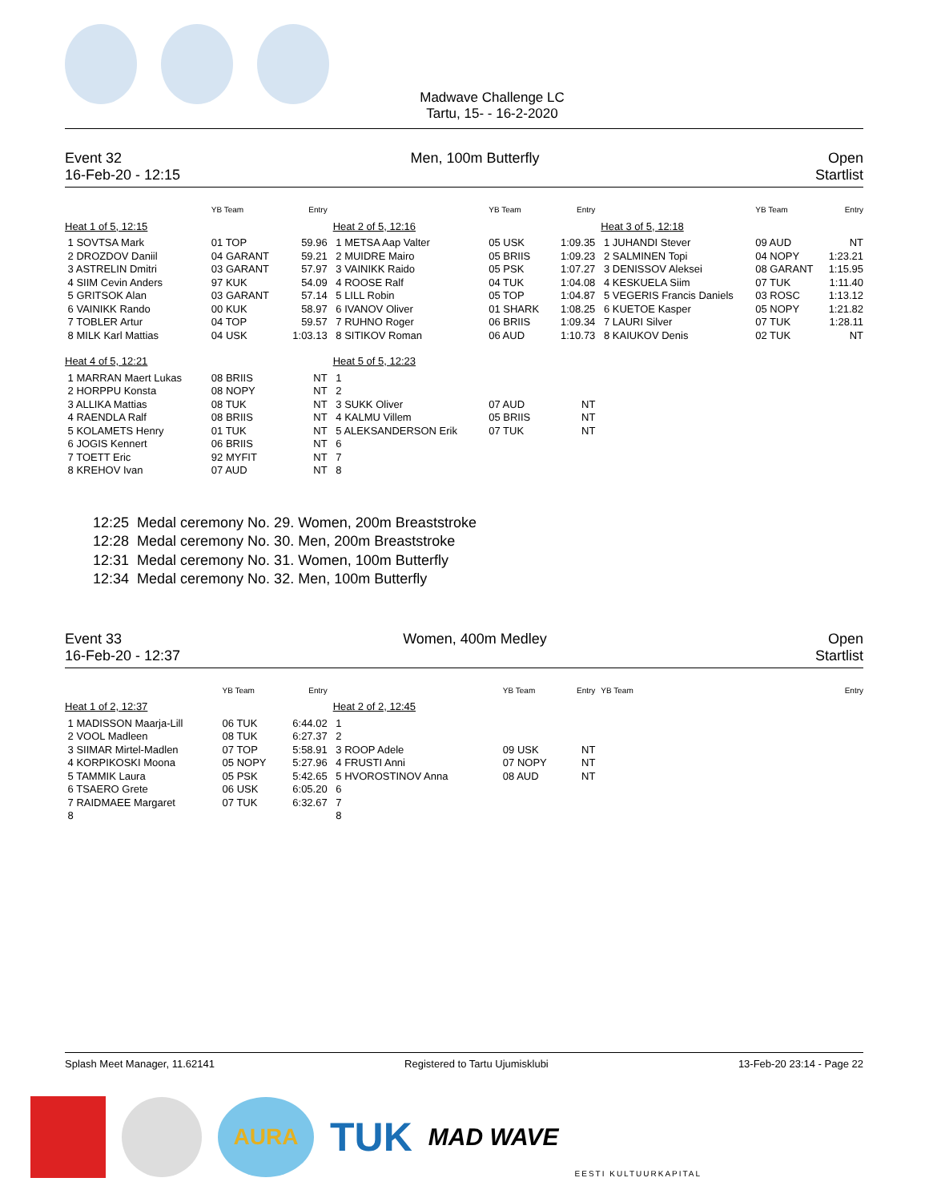Madwave Challenge LC
Tartu, 15- - 16-2-2020
Event 32 Men, 100m Butterfly Open
16-Feb-20 - 12:15 Startlist
| | YB Team | Entry |
| --- | --- | --- |
| Heat 1 of 5, 12:15 | | |
| 1 SOVTSA Mark | 01 TOP | 59.96 |
| 2 DROZDOV Daniil | 04 GARANT | 59.21 |
| 3 ASTRELIN Dmitri | 03 GARANT | 57.97 |
| 4 SIIM Cevin Anders | 97 KUK | 54.09 |
| 5 GRITSOK Alan | 03 GARANT | 57.14 |
| 6 VAINIKK Rando | 00 KUK | 58.97 |
| 7 TOBLER Artur | 04 TOP | 59.57 |
| 8 MILK Karl Mattias | 04 USK | 1:03.13 |
| Heat 4 of 5, 12:21 | | |
| 1 MARRAN Maert Lukas | 08 BRIIS | NT |
| 2 HORPPU Konsta | 08 NOPY | NT |
| 3 ALLIKA Mattias | 08 TUK | NT |
| 4 RAENDLA Ralf | 08 BRIIS | NT |
| 5 KOLAMETS Henry | 01 TUK | NT |
| 6 JOGIS Kennert | 06 BRIIS | NT |
| 7 TOETT Eric | 92 MYFIT | NT |
| 8 KREHOV Ivan | 07 AUD | NT |
| | YB Team | Entry |
| --- | --- | --- |
| Heat 2 of 5, 12:16 | | |
| 1 METSA Aap Valter | 05 USK | 1:09.35 |
| 2 MUIDRE Mairo | 05 BRIIS | 1:09.23 |
| 3 VAINIKK Raido | 05 PSK | 1:07.27 |
| 4 ROOSE Ralf | 04 TUK | 1:04.08 |
| 5 LILL Robin | 05 TOP | 1:04.87 |
| 6 IVANOV Oliver | 01 SHARK | 1:08.25 |
| 7 RUHNO Roger | 06 BRIIS | 1:09.34 |
| 8 SITIKOV Roman | 06 AUD | 1:10.73 |
| Heat 5 of 5, 12:23 | | |
| 1 | | |
| 2 | | |
| 3 SUKK Oliver | 07 AUD | NT |
| 4 KALMU Villem | 05 BRIIS | NT |
| 5 ALEKSANDERSON Erik | 07 TUK | NT |
| 6 | | |
| 7 | | |
| 8 | | |
| | YB Team | Entry |
| --- | --- | --- |
| Heat 3 of 5, 12:18 | | |
| 1 JUHANDI Stever | 09 AUD | NT |
| 2 SALMINEN Topi | 04 NOPY | 1:23.21 |
| 3 DENISSOV Aleksei | 08 GARANT | 1:15.95 |
| 4 KESKUELA Siim | 07 TUK | 1:11.40 |
| 5 VEGERIS Francis Daniels | 03 ROSC | 1:13.12 |
| 6 KUETOE Kasper | 05 NOPY | 1:21.82 |
| 7 LAURI Silver | 07 TUK | 1:28.11 |
| 8 KAIUKOV Denis | 02 TUK | NT |
12:25 Medal ceremony No. 29. Women, 200m Breaststroke
12:28 Medal ceremony No. 30. Men, 200m Breaststroke
12:31 Medal ceremony No. 31. Women, 100m Butterfly
12:34 Medal ceremony No. 32. Men, 100m Butterfly
Event 33 Women, 400m Medley Open
16-Feb-20 - 12:37 Startlist
| | YB Team | Entry |
| --- | --- | --- |
| Heat 1 of 2, 12:37 | | |
| 1 MADISSON Maarja-Lill | 06 TUK | 6:44.02 |
| 2 VOOL Madleen | 08 TUK | 6:27.37 |
| 3 SIIMAR Mirtel-Madlen | 07 TOP | 5:58.91 |
| 4 KORPIKOSKI Moona | 05 NOPY | 5:27.96 |
| 5 TAMMIK Laura | 05 PSK | 5:42.65 |
| 6 TSAERO Grete | 06 USK | 6:05.20 |
| 7 RAIDMAEE Margaret | 07 TUK | 6:32.67 |
| 8 | | |
| | YB Team | Entry |
| --- | --- | --- |
| Heat 2 of 2, 12:45 | | |
| 1 | | |
| 2 | | |
| 3 ROOP Adele | 09 USK | NT |
| 4 FRUSTI Anni | 07 NOPY | NT |
| 5 HVOROSTINOV Anna | 08 AUD | NT |
| 6 | | |
| 7 | | |
| 8 | | |
| | YB Team | Entry |
| --- | --- | --- |
Splash Meet Manager, 11.62141 Registered to Tartu Ujumisklubi 13-Feb-20 23:14 - Page 22
AURA
TUK
MAD WAVE
EESTI KULTUURKAPITAL